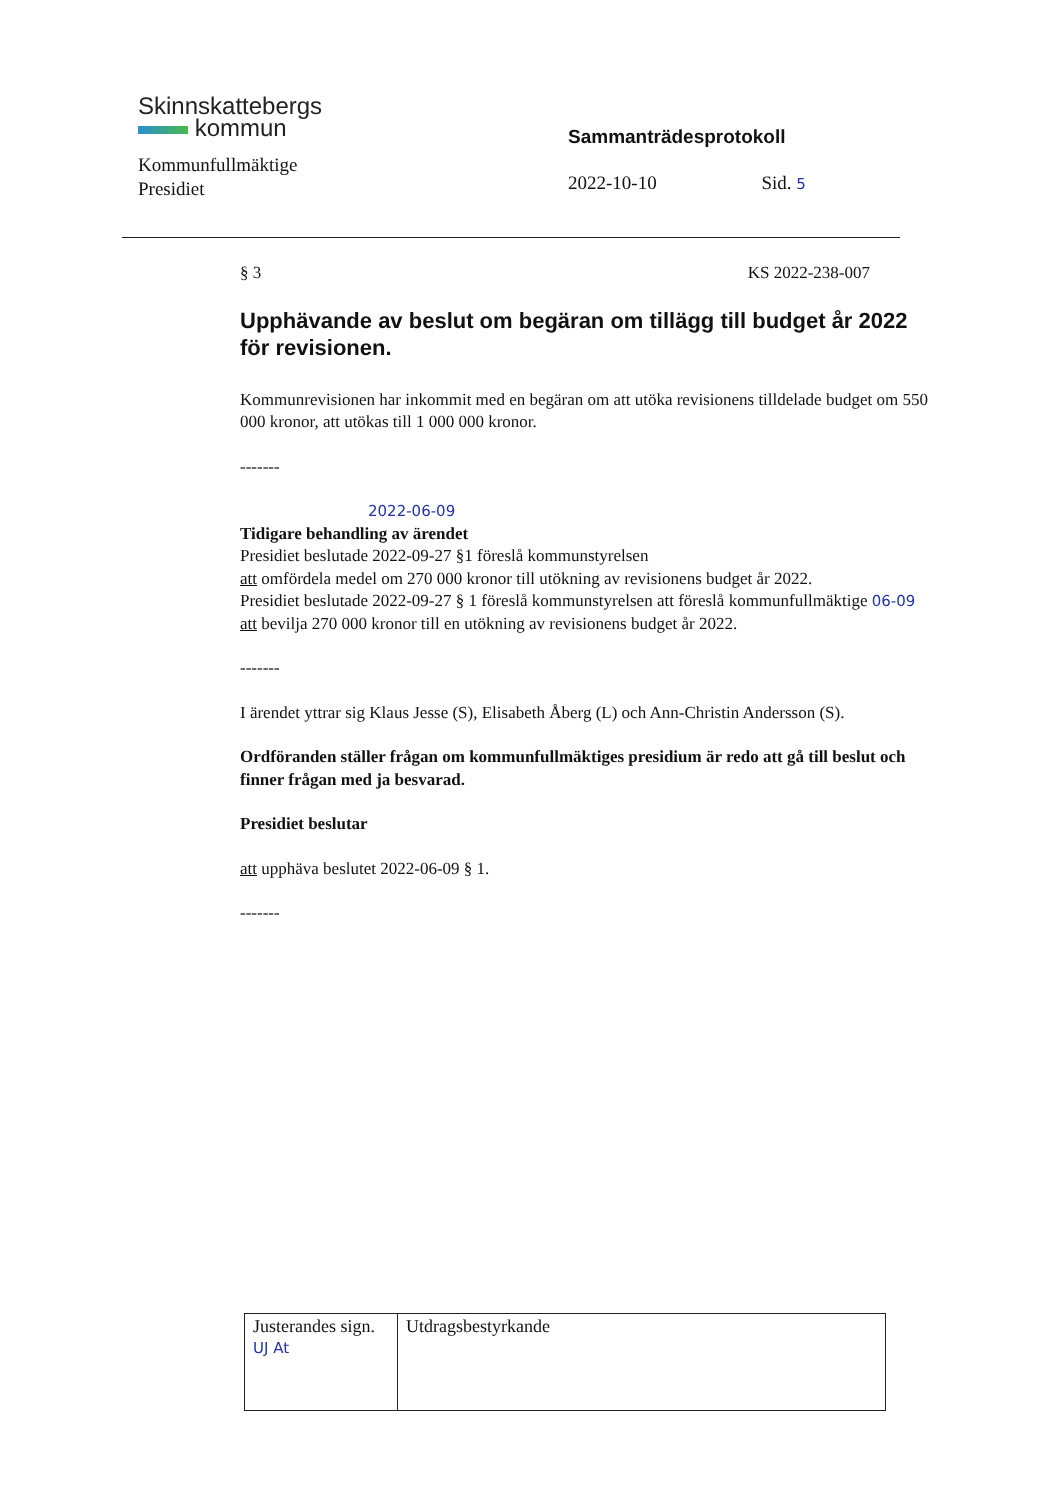Skinnskattebergs
kommun
Kommunfullmäktige
Presidiet
Sammanträdesprotokoll
2022-10-10 Sid. 5
§ 3 KS 2022-238-007
Upphävande av beslut om begäran om tillägg till budget år 2022 för revisionen.
Kommunrevisionen har inkommit med en begäran om att utöka revisionens tilldelade budget om 550 000 kronor, att utökas till 1 000 000 kronor.
-------
2022-06-09
Tidigare behandling av ärendet
Presidiet beslutade 2022-09-27 §1 föreslå kommunstyrelsen
att omfördela medel om 270 000 kronor till utökning av revisionens budget år 2022.
Presidiet beslutade 2022-09-27 § 1 föreslå kommunstyrelsen att föreslå kommunfullmäktige 06-09
att bevilja 270 000 kronor till en utökning av revisionens budget år 2022.
-------
I ärendet yttrar sig Klaus Jesse (S), Elisabeth Åberg (L) och Ann-Christin Andersson (S).
Ordföranden ställer frågan om kommunfullmäktiges presidium är redo att gå till beslut och finner frågan med ja besvarad.
Presidiet beslutar
att upphäva beslutet 2022-06-09 § 1.
-------
| Justerandes sign. UJ At | Utdragsbestyrkande |